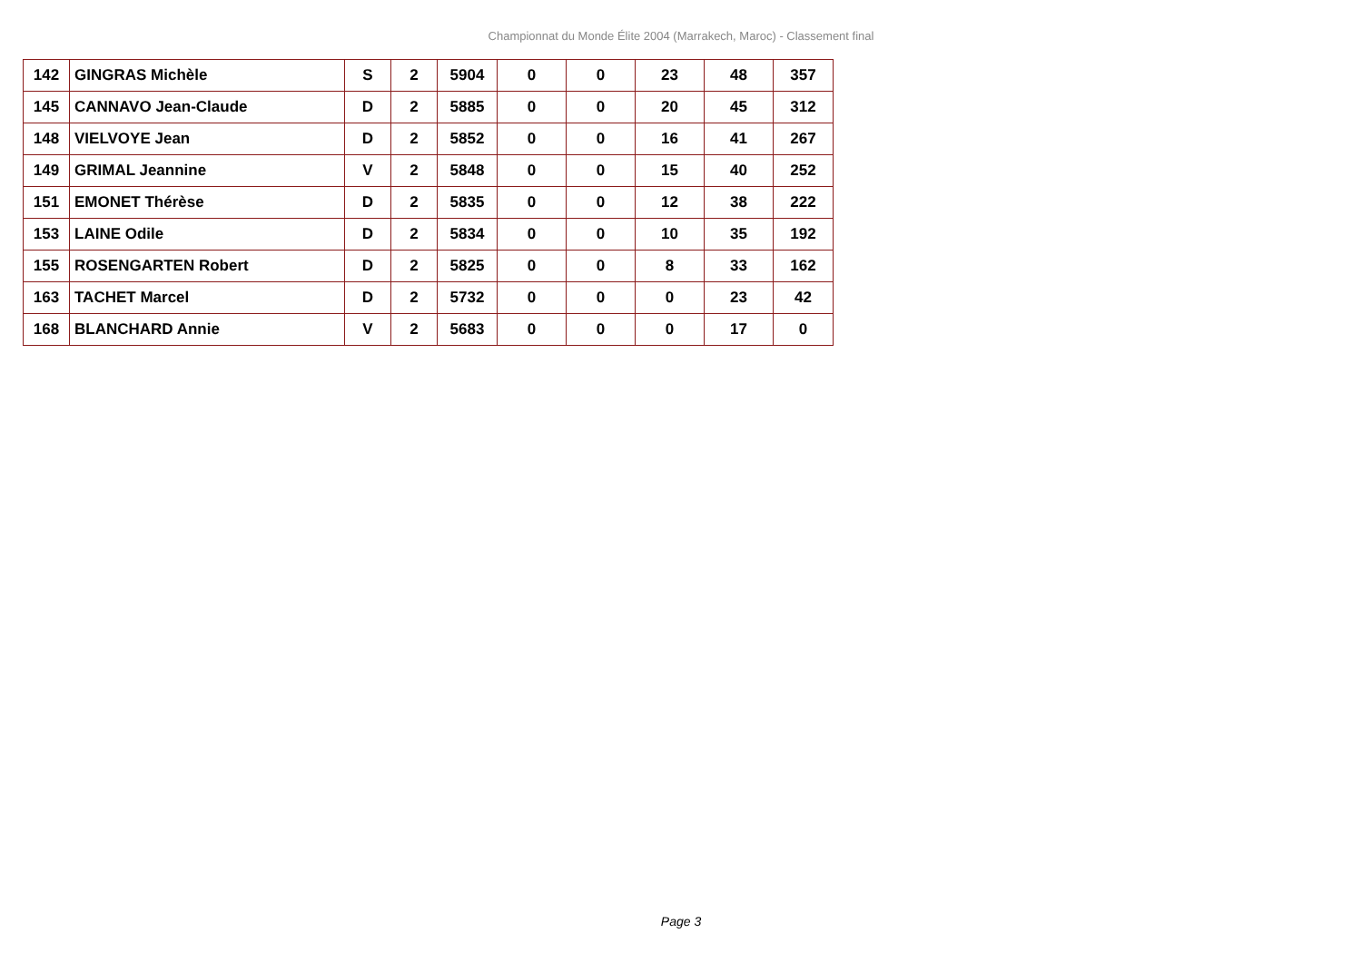Championnat du Monde Élite 2004 (Marrakech, Maroc) - Classement final
| 142 | GINGRAS Michèle | S | 2 | 5904 | 0 | 0 | 23 | 48 | 357 |
| 145 | CANNAVO Jean-Claude | D | 2 | 5885 | 0 | 0 | 20 | 45 | 312 |
| 148 | VIELVOYE Jean | D | 2 | 5852 | 0 | 0 | 16 | 41 | 267 |
| 149 | GRIMAL Jeannine | V | 2 | 5848 | 0 | 0 | 15 | 40 | 252 |
| 151 | EMONET Thérèse | D | 2 | 5835 | 0 | 0 | 12 | 38 | 222 |
| 153 | LAINE Odile | D | 2 | 5834 | 0 | 0 | 10 | 35 | 192 |
| 155 | ROSENGARTEN Robert | D | 2 | 5825 | 0 | 0 | 8 | 33 | 162 |
| 163 | TACHET Marcel | D | 2 | 5732 | 0 | 0 | 0 | 23 | 42 |
| 168 | BLANCHARD Annie | V | 2 | 5683 | 0 | 0 | 0 | 17 | 0 |
Page 3